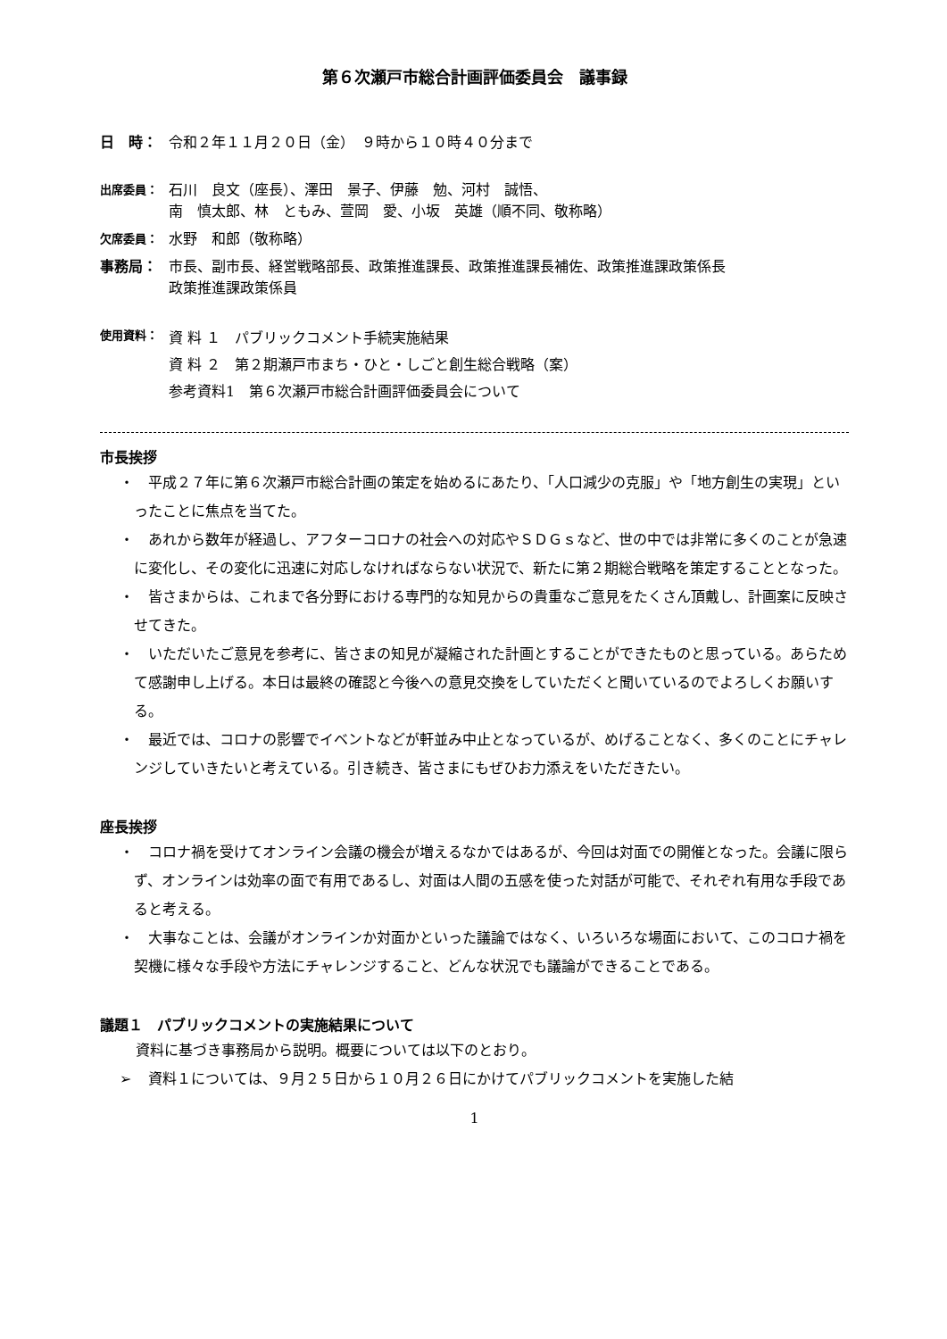第６次瀬戸市総合計画評価委員会　議事録
日　時： 令和２年１１月２０日（金）　９時から１０時４０分まで
出席委員： 石川　良文（座長）、澤田　景子、伊藤　勉、河村　誠悟、
南　慎太郎、林　ともみ、萱岡　愛、小坂　英雄（順不同、敬称略）
欠席委員： 水野　和郎（敬称略）
事務局： 市長、副市長、経営戦略部長、政策推進課長、政策推進課長補佐、政策推進課政策係長
政策推進課政策係員
使用資料： 資 料 １　パブリックコメント手続実施結果
資 料 ２　第２期瀬戸市まち・ひと・しごと創生総合戦略（案）
参考資料1　第６次瀬戸市総合計画評価委員会について
市長挨拶
・　平成２７年に第６次瀬戸市総合計画の策定を始めるにあたり、「人口減少の克服」や「地方創生の実現」といったことに焦点を当てた。
・　あれから数年が経過し、アフターコロナの社会への対応やＳＤＧｓなど、世の中では非常に多くのことが急速に変化し、その変化に迅速に対応しなければならない状況で、新たに第２期総合戦略を策定することとなった。
・　皆さまからは、これまで各分野における専門的な知見からの貴重なご意見をたくさん頂戴し、計画案に反映させてきた。
・　いただいたご意見を参考に、皆さまの知見が凝縮された計画とすることができたものと思っている。あらためて感謝申し上げる。本日は最終の確認と今後への意見交換をしていただくと聞いているのでよろしくお願いする。
・　最近では、コロナの影響でイベントなどが軒並み中止となっているが、めげることなく、多くのことにチャレンジしていきたいと考えている。引き続き、皆さまにもぜひお力添えをいただきたい。
座長挨拶
・　コロナ禍を受けてオンライン会議の機会が増えるなかではあるが、今回は対面での開催となった。会議に限らず、オンラインは効率の面で有用であるし、対面は人間の五感を使った対話が可能で、それぞれ有用な手段であると考える。
・　大事なことは、会議がオンラインか対面かといった議論ではなく、いろいろな場面において、このコロナ禍を契機に様々な手段や方法にチャレンジすること、どんな状況でも議論ができることである。
議題１　パブリックコメントの実施結果について
資料に基づき事務局から説明。概要については以下のとおり。
➢　資料１については、９月２５日から１０月２６日にかけてパブリックコメントを実施した結
1